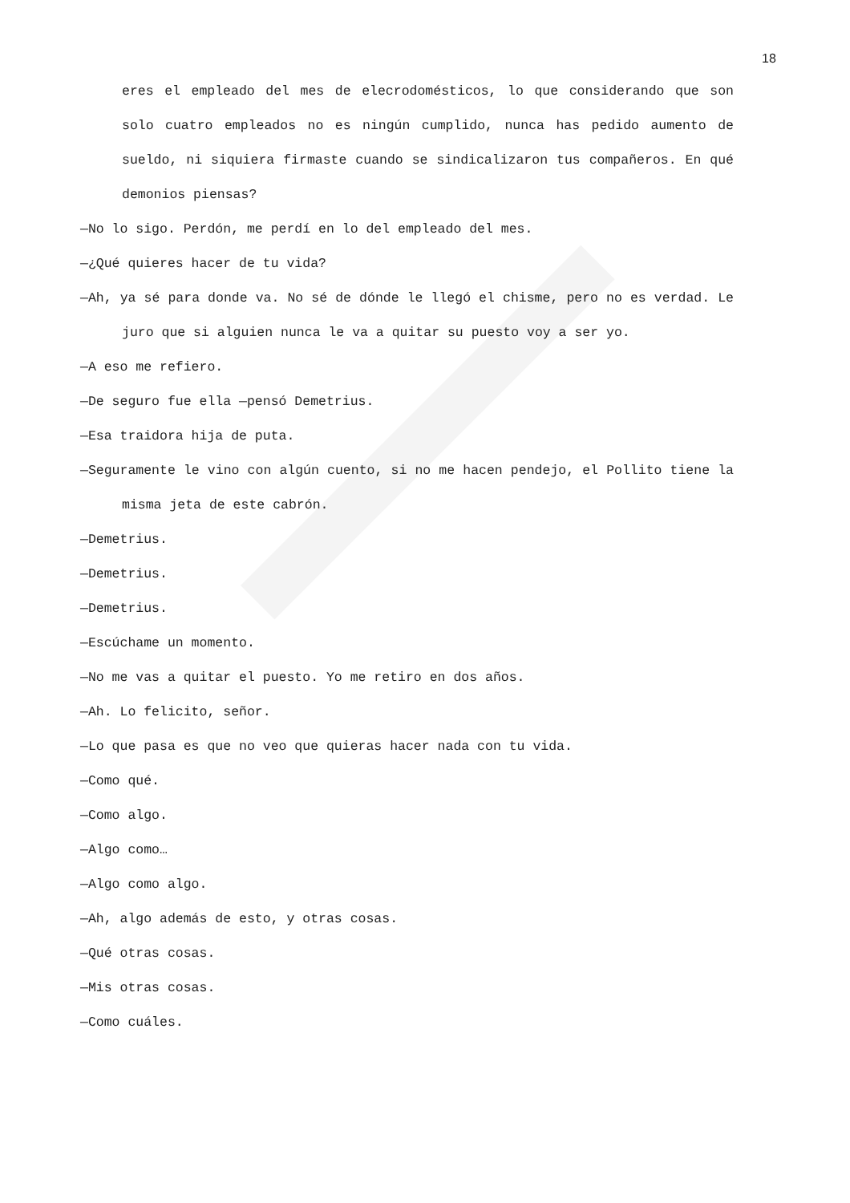18
eres el empleado del mes de elecrodomésticos, lo que considerando que son solo cuatro empleados no es ningún cumplido, nunca has pedido aumento de sueldo, ni siquiera firmaste cuando se sindicalizaron tus compañeros. En qué demonios piensas?
—No lo sigo. Perdón, me perdí en lo del empleado del mes.
—¿Qué quieres hacer de tu vida?
—Ah, ya sé para donde va. No sé de dónde le llegó el chisme, pero no es verdad. Le juro que si alguien nunca le va a quitar su puesto voy a ser yo.
—A eso me refiero.
—De seguro fue ella —pensó Demetrius.
—Esa traidora hija de puta.
—Seguramente le vino con algún cuento, si no me hacen pendejo, el Pollito tiene la misma jeta de este cabrón.
—Demetrius.
—Demetrius.
—Demetrius.
—Escúchame un momento.
—No me vas a quitar el puesto. Yo me retiro en dos años.
—Ah. Lo felicito, señor.
—Lo que pasa es que no veo que quieras hacer nada con tu vida.
—Como qué.
—Como algo.
—Algo como…
—Algo como algo.
—Ah, algo además de esto, y otras cosas.
—Qué otras cosas.
—Mis otras cosas.
—Como cuáles.